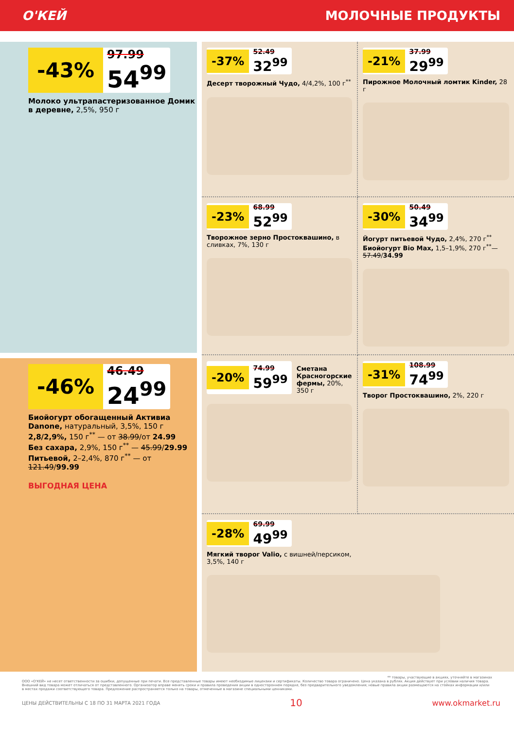О'КЕЙ МОЛОЧНЫЕ ПРОДУКТЫ
-43% 97.99 54<sup>99</sup>
Молоко ультрапастеризованное Домик в деревне, 2,5%, 950 г
-46% 46.49 24<sup>99</sup>
Биойогурт обогащенный Активиа Danone, натуральный, 3,5%, 150 г
2,8/2,9%, 150 г<sup>**</sup> — от 38.99/от 24.99
Без сахара, 2,9%, 150 г<sup>**</sup> — 45.99/29.99
Питьевой, 2–2,4%, 870 г<sup>**</sup> — от 121.49/99.99
ВЫГОДНАЯ ЦЕНА
-37% 52.49 32<sup>99</sup>
Десерт творожный Чудо, 4/4,2%, 100 г<sup>**</sup>
-21% 37.99 29<sup>99</sup>
Пирожное Молочный ломтик Kinder, 28 г
-23% 68.99 52<sup>99</sup>
Творожное зерно Простоквашино, в сливках, 7%, 130 г
-30% 50.49 34<sup>99</sup>
Йогурт питьевой Чудо, 2,4%, 270 г<sup>**</sup>
Биойогурт Bio Max, 1,5–1,9%, 270 г<sup>**</sup>— 57.49/34.99
-20% 74.99 59<sup>99</sup>
Сметана Красногорские фермы, 20%, 350 г
-31% 108.99 74<sup>99</sup>
Творог Простоквашино, 2%, 220 г
-28% 69.99 49<sup>99</sup>
Мягкий творог Valio, с вишней/персиком,
3,5%, 140 г
** товары, участвующие в акциях, уточняйте в магазинах
ООО «О'КЕЙ» не несет ответственности за ошибки, допущенные при печати. Все представленные товары имеют необходимые лицензии и сертификаты. Количество товара ограничено. Цена указана в рублях. Акция действует при условии наличия товара. Внешний вид товара может отличаться от представленного. Организатор вправе менять сроки и правила проведения акции в одностороннем порядке, без предварительного уведомления; новые правила акции размещаются на стойках информации и/или в местах продажи соответствующего товара. Предложение распространяется только на товары, отмеченные в магазине специальными ценниками.
ЦЕНЫ ДЕЙСТВИТЕЛЬНЫ С 18 ПО 31 МАРТА 2021 ГОДА 10 www.okmarket.ru